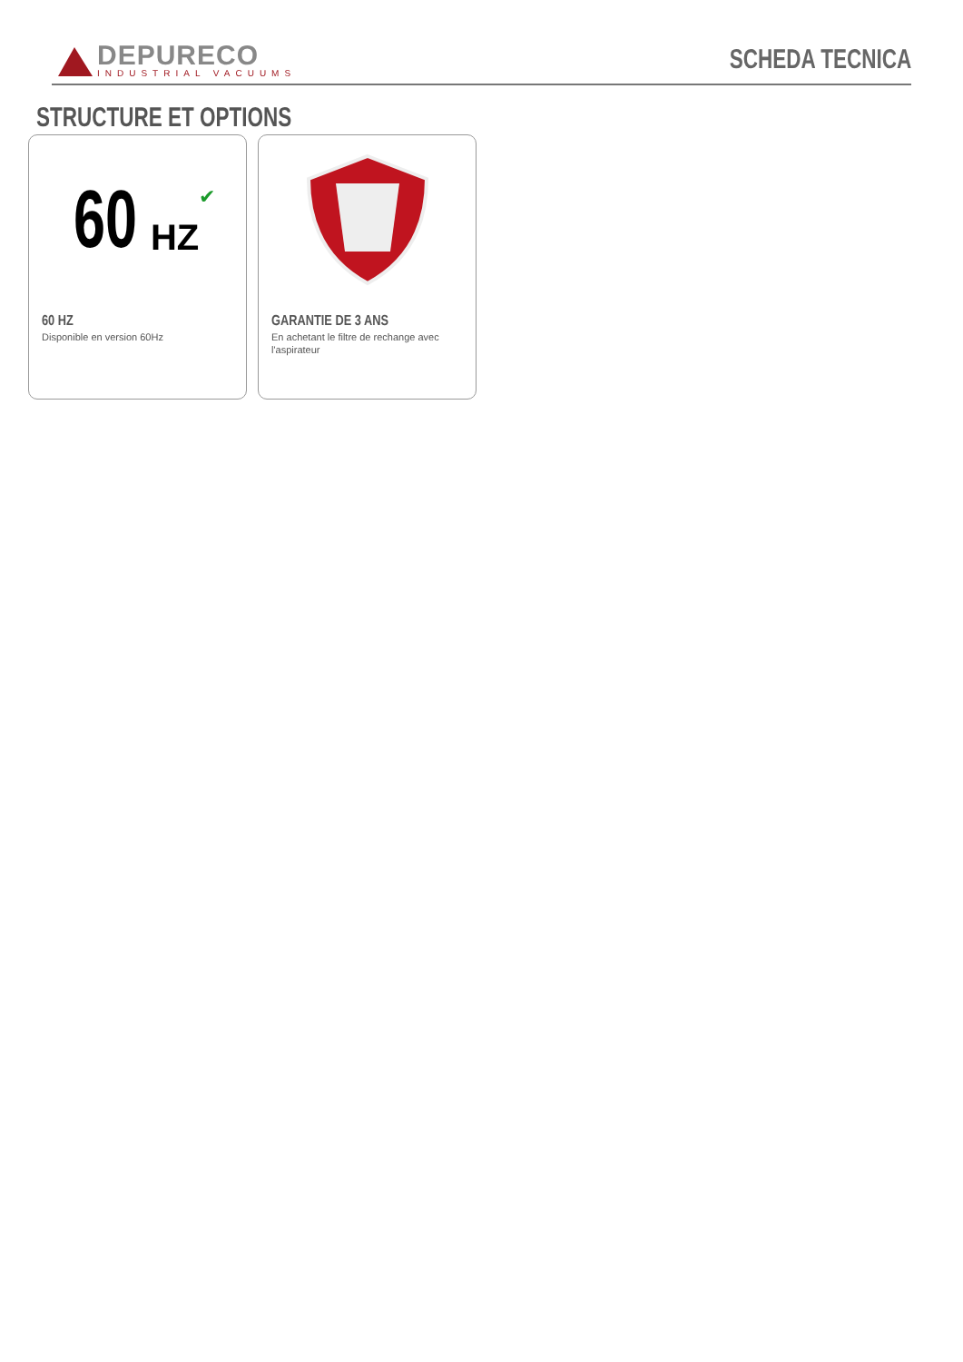DEPURECO
INDUSTRIAL VACUUMS
SCHEDA TECNICA
STRUCTURE ET OPTIONS
60 HZ ✔
60 HZ
Disponible en version 60Hz
GARANTIE DE 3 ANS
En achetant le filtre de rechange avec l'aspirateur